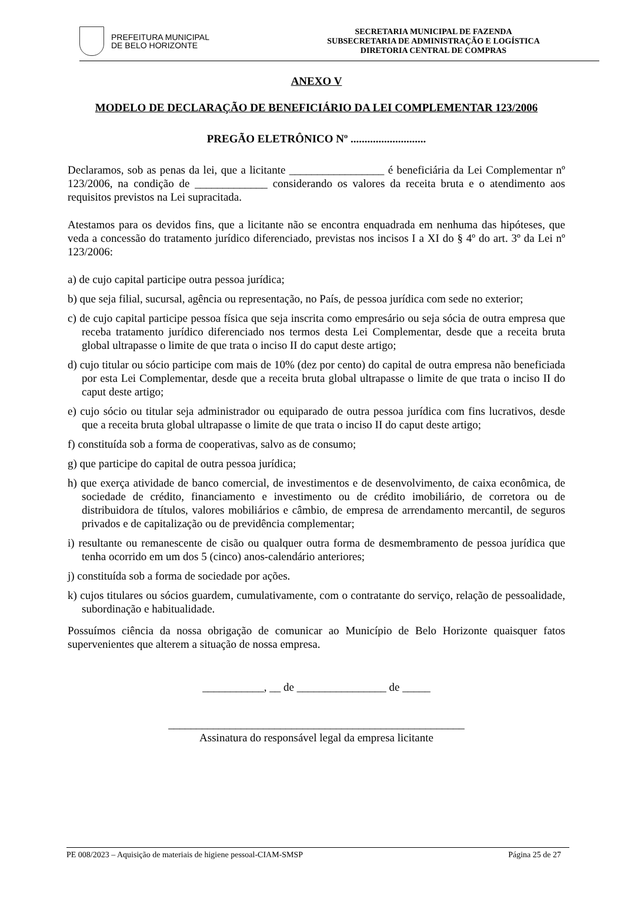PREFEITURA MUNICIPAL
DE BELO HORIZONTE
SECRETARIA MUNICIPAL DE FAZENDA
SUBSECRETARIA DE ADMINISTRAÇÃO E LOGÍSTICA
DIRETORIA CENTRAL DE COMPRAS
ANEXO V
MODELO DE DECLARAÇÃO DE BENEFICIÁRIO DA LEI COMPLEMENTAR 123/2006
PREGÃO ELETRÔNICO Nº ...........................
Declaramos, sob as penas da lei, que a licitante _________________ é beneficiária da Lei Complementar nº 123/2006, na condição de _____________ considerando os valores da receita bruta e o atendimento aos requisitos previstos na Lei supracitada.
Atestamos para os devidos fins, que a licitante não se encontra enquadrada em nenhuma das hipóteses, que veda a concessão do tratamento jurídico diferenciado, previstas nos incisos I a XI do § 4º do art. 3º da Lei nº 123/2006:
a) de cujo capital participe outra pessoa jurídica;
b) que seja filial, sucursal, agência ou representação, no País, de pessoa jurídica com sede no exterior;
c) de cujo capital participe pessoa física que seja inscrita como empresário ou seja sócia de outra empresa que receba tratamento jurídico diferenciado nos termos desta Lei Complementar, desde que a receita bruta global ultrapasse o limite de que trata o inciso II do caput deste artigo;
d) cujo titular ou sócio participe com mais de 10% (dez por cento) do capital de outra empresa não beneficiada por esta Lei Complementar, desde que a receita bruta global ultrapasse o limite de que trata o inciso II do caput deste artigo;
e) cujo sócio ou titular seja administrador ou equiparado de outra pessoa jurídica com fins lucrativos, desde que a receita bruta global ultrapasse o limite de que trata o inciso II do caput deste artigo;
f) constituída sob a forma de cooperativas, salvo as de consumo;
g) que participe do capital de outra pessoa jurídica;
h) que exerça atividade de banco comercial, de investimentos e de desenvolvimento, de caixa econômica, de sociedade de crédito, financiamento e investimento ou de crédito imobiliário, de corretora ou de distribuidora de títulos, valores mobiliários e câmbio, de empresa de arrendamento mercantil, de seguros privados e de capitalização ou de previdência complementar;
i) resultante ou remanescente de cisão ou qualquer outra forma de desmembramento de pessoa jurídica que tenha ocorrido em um dos 5 (cinco) anos-calendário anteriores;
j) constituída sob a forma de sociedade por ações.
k) cujos titulares ou sócios guardem, cumulativamente, com o contratante do serviço, relação de pessoalidade, subordinação e habitualidade.
Possuímos ciência da nossa obrigação de comunicar ao Município de Belo Horizonte quaisquer fatos supervenientes que alterem a situação de nossa empresa.
___________, __ de ________________ de _____
_____________________________________________________
Assinatura do responsável legal da empresa licitante
PE 008/2023 – Aquisição de materiais de higiene pessoal-CIAM-SMSP Página 25 de 27